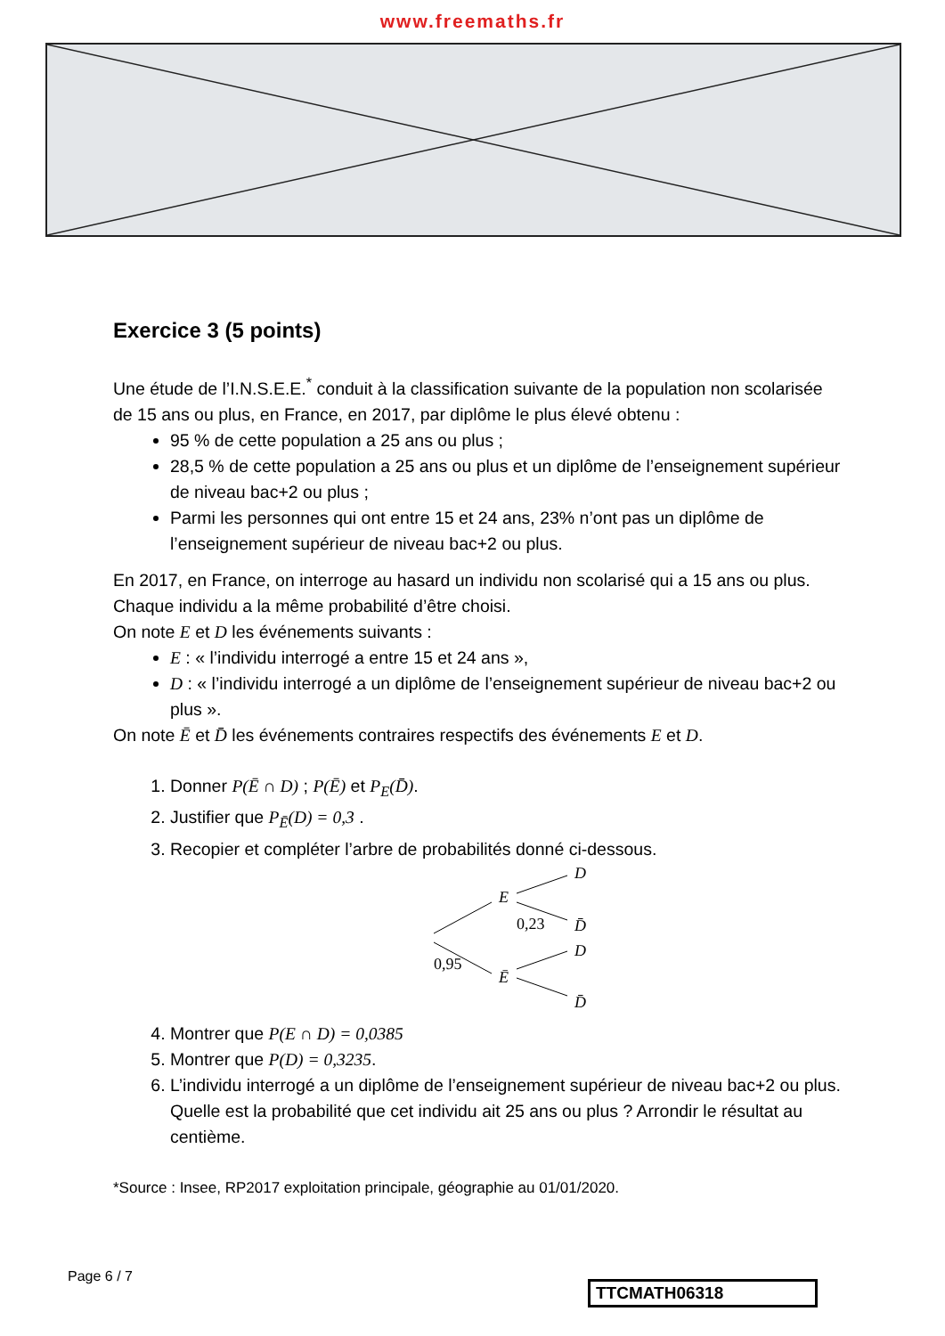www.freemaths.fr
Exercice 3 (5 points)
Une étude de l’I.N.S.E.E.<sup>*</sup> conduit à la classification suivante de la population non scolarisée de 15 ans ou plus, en France, en 2017, par diplôme le plus élevé obtenu :
95 % de cette population a 25 ans ou plus ;
28,5 % de cette population a 25 ans ou plus et un diplôme de l’enseignement supérieur de niveau bac+2 ou plus ;
Parmi les personnes qui ont entre 15 et 24 ans, 23% n’ont pas un diplôme de l’enseignement supérieur de niveau bac+2 ou plus.
En 2017, en France, on interroge au hasard un individu non scolarisé qui a 15 ans ou plus. Chaque individu a la même probabilité d’être choisi.
On note E et D les événements suivants :
E : « l’individu interrogé a entre 15 et 24 ans »,
D : « l’individu interrogé a un diplôme de l’enseignement supérieur de niveau bac+2 ou plus ».
On note Ē et D̄ les événements contraires respectifs des événements E et D.
1. Donner P(Ē ∩ D) ; P(Ē) et P<sub>E</sub>(D̄).
2. Justifier que P<sub>Ē</sub>(D) = 0,3 .
3. Recopier et compléter l’arbre de probabilités donné ci-dessous.
E
Ē
D
D̄
D
D̄
0,23
0,95
4. Montrer que P(E ∩ D) = 0,0385
5. Montrer que P(D) = 0,3235.
6. L’individu interrogé a un diplôme de l’enseignement supérieur de niveau bac+2 ou plus. Quelle est la probabilité que cet individu ait 25 ans ou plus ? Arrondir le résultat au centième.
*Source : Insee, RP2017 exploitation principale, géographie au 01/01/2020.
Page 6 / 7
TTCMATH06318